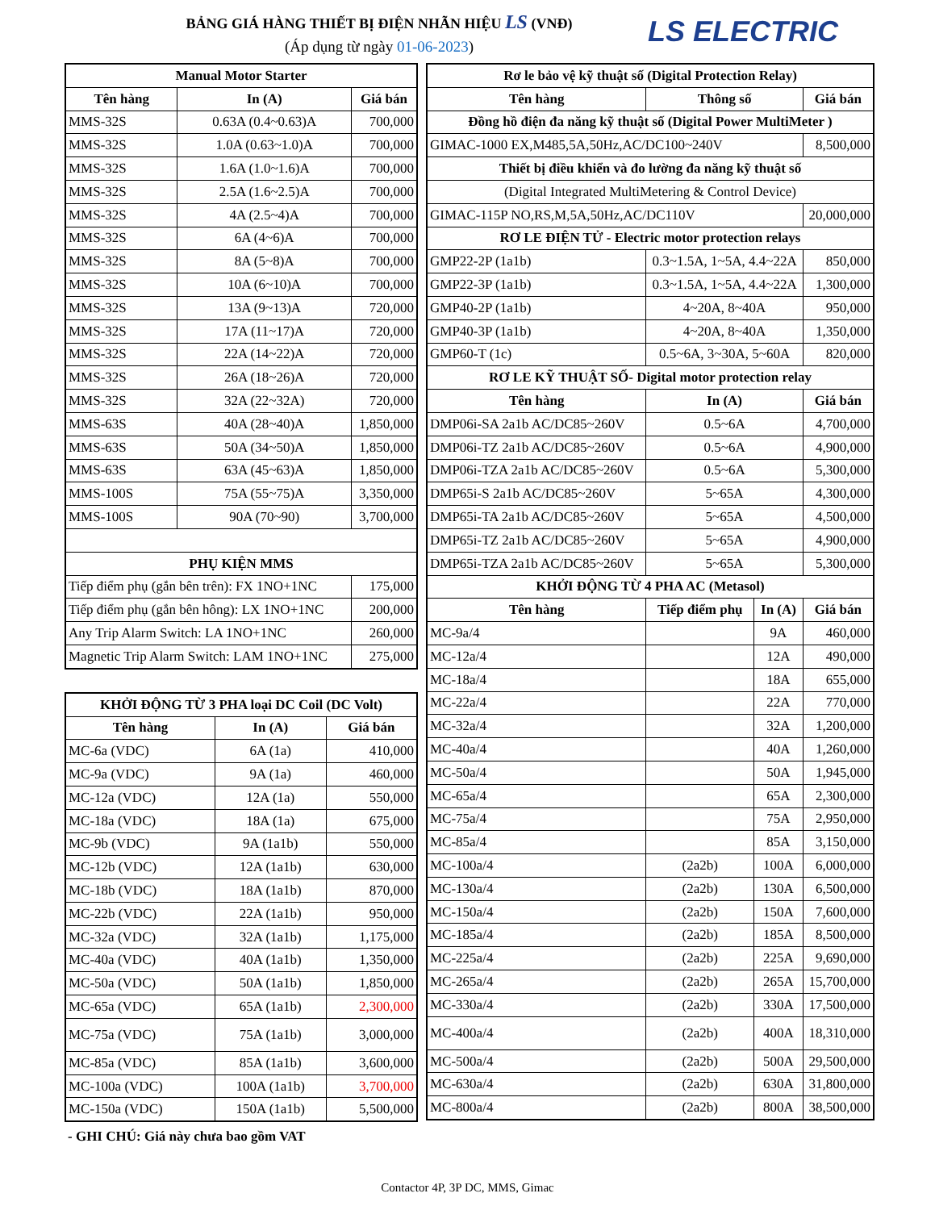BẢNG GIÁ HÀNG THIẾT BỊ ĐIỆN NHÃN HIỆU LS (VNĐ)
(Áp dụng từ ngày 01-06-2023)
LS ELECTRIC
| Manual Motor Starter | | |
| --- | --- | --- |
| Tên hàng | In (A) | Giá bán |
| MMS-32S | 0.63A (0.4~0.63)A | 700,000 |
| MMS-32S | 1.0A (0.63~1.0)A | 700,000 |
| MMS-32S | 1.6A (1.0~1.6)A | 700,000 |
| MMS-32S | 2.5A (1.6~2.5)A | 700,000 |
| MMS-32S | 4A (2.5~4)A | 700,000 |
| MMS-32S | 6A (4~6)A | 700,000 |
| MMS-32S | 8A (5~8)A | 700,000 |
| MMS-32S | 10A (6~10)A | 700,000 |
| MMS-32S | 13A (9~13)A | 720,000 |
| MMS-32S | 17A (11~17)A | 720,000 |
| MMS-32S | 22A (14~22)A | 720,000 |
| MMS-32S | 26A (18~26)A | 720,000 |
| MMS-32S | 32A (22~32A) | 720,000 |
| MMS-63S | 40A (28~40)A | 1,850,000 |
| MMS-63S | 50A (34~50)A | 1,850,000 |
| MMS-63S | 63A (45~63)A | 1,850,000 |
| MMS-100S | 75A (55~75)A | 3,350,000 |
| MMS-100S | 90A (70~90) | 3,700,000 |
| PHỤ KIỆN MMS | | |
| Tiếp điểm phụ (gắn bên trên): FX 1NO+1NC | | 175,000 |
| Tiếp điểm phụ (gắn bên hông): LX 1NO+1NC | | 200,000 |
| Any Trip Alarm Switch: LA 1NO+1NC | | 260,000 |
| Magnetic Trip Alarm Switch: LAM 1NO+1NC | | 275,000 |
| KHỞI ĐỘNG TỪ 3 PHA loại DC Coil (DC Volt) | | |
| --- | --- | --- |
| Tên hàng | In (A) | Giá bán |
| MC-6a (VDC) | 6A (1a) | 410,000 |
| MC-9a (VDC) | 9A (1a) | 460,000 |
| MC-12a (VDC) | 12A (1a) | 550,000 |
| MC-18a (VDC) | 18A (1a) | 675,000 |
| MC-9b (VDC) | 9A (1a1b) | 550,000 |
| MC-12b (VDC) | 12A (1a1b) | 630,000 |
| MC-18b (VDC) | 18A (1a1b) | 870,000 |
| MC-22b (VDC) | 22A (1a1b) | 950,000 |
| MC-32a (VDC) | 32A (1a1b) | 1,175,000 |
| MC-40a (VDC) | 40A (1a1b) | 1,350,000 |
| MC-50a (VDC) | 50A (1a1b) | 1,850,000 |
| MC-65a (VDC) | 65A (1a1b) | 2,300,000 |
| MC-75a (VDC) | 75A (1a1b) | 3,000,000 |
| MC-85a (VDC) | 85A (1a1b) | 3,600,000 |
| MC-100a (VDC) | 100A (1a1b) | 3,700,000 |
| MC-150a (VDC) | 150A (1a1b) | 5,500,000 |
| Rơ le bảo vệ kỹ thuật số (Digital Protection Relay) | | | |
| --- | --- | --- | --- |
| Tên hàng | Thông số | | Giá bán |
| Đồng hồ điện đa năng kỹ thuật số (Digital Power MultiMeter ) | | | |
| GIMAC-1000 EX,M485,5A,50Hz,AC/DC100~240V | | | 8,500,000 |
| Thiết bị điều khiển và đo lường đa năng kỹ thuật số | | | |
| (Digital Integrated MultiMetering & Control Device) | | | |
| GIMAC-115P NO,RS,M,5A,50Hz,AC/DC110V | | | 20,000,000 |
| RƠ LE ĐIỆN TỬ - Electric motor protection relays | | | |
| GMP22-2P (1a1b) | 0.3~1.5A, 1~5A, 4.4~22A | | 850,000 |
| GMP22-3P (1a1b) | 0.3~1.5A, 1~5A, 4.4~22A | | 1,300,000 |
| GMP40-2P (1a1b) | 4~20A, 8~40A | | 950,000 |
| GMP40-3P (1a1b) | 4~20A, 8~40A | | 1,350,000 |
| GMP60-T (1c) | 0.5~6A, 3~30A, 5~60A | | 820,000 |
| RƠ LE KỸ THUẬT SỐ- Digital motor protection relay | | | |
| Tên hàng | In (A) | | Giá bán |
| DMP06i-SA 2a1b AC/DC85~260V | 0.5~6A | | 4,700,000 |
| DMP06i-TZ 2a1b AC/DC85~260V | 0.5~6A | | 4,900,000 |
| DMP06i-TZA 2a1b AC/DC85~260V | 0.5~6A | | 5,300,000 |
| DMP65i-S 2a1b AC/DC85~260V | 5~65A | | 4,300,000 |
| DMP65i-TA 2a1b AC/DC85~260V | 5~65A | | 4,500,000 |
| DMP65i-TZ 2a1b AC/DC85~260V | 5~65A | | 4,900,000 |
| DMP65i-TZA 2a1b AC/DC85~260V | 5~65A | | 5,300,000 |
| KHỞI ĐỘNG TỪ 4 PHA AC (Metasol) | | | |
| Tên hàng | Tiếp điểm phụ | In (A) | Giá bán |
| MC-9a/4 | | 9A | 460,000 |
| MC-12a/4 | | 12A | 490,000 |
| MC-18a/4 | | 18A | 655,000 |
| MC-22a/4 | | 22A | 770,000 |
| MC-32a/4 | | 32A | 1,200,000 |
| MC-40a/4 | | 40A | 1,260,000 |
| MC-50a/4 | | 50A | 1,945,000 |
| MC-65a/4 | | 65A | 2,300,000 |
| MC-75a/4 | | 75A | 2,950,000 |
| MC-85a/4 | | 85A | 3,150,000 |
| MC-100a/4 | (2a2b) | 100A | 6,000,000 |
| MC-130a/4 | (2a2b) | 130A | 6,500,000 |
| MC-150a/4 | (2a2b) | 150A | 7,600,000 |
| MC-185a/4 | (2a2b) | 185A | 8,500,000 |
| MC-225a/4 | (2a2b) | 225A | 9,690,000 |
| MC-265a/4 | (2a2b) | 265A | 15,700,000 |
| MC-330a/4 | (2a2b) | 330A | 17,500,000 |
| MC-400a/4 | (2a2b) | 400A | 18,310,000 |
| MC-500a/4 | (2a2b) | 500A | 29,500,000 |
| MC-630a/4 | (2a2b) | 630A | 31,800,000 |
| MC-800a/4 | (2a2b) | 800A | 38,500,000 |
- GHI CHÚ: Giá này chưa bao gồm VAT
Contactor 4P, 3P DC, MMS, Gimac